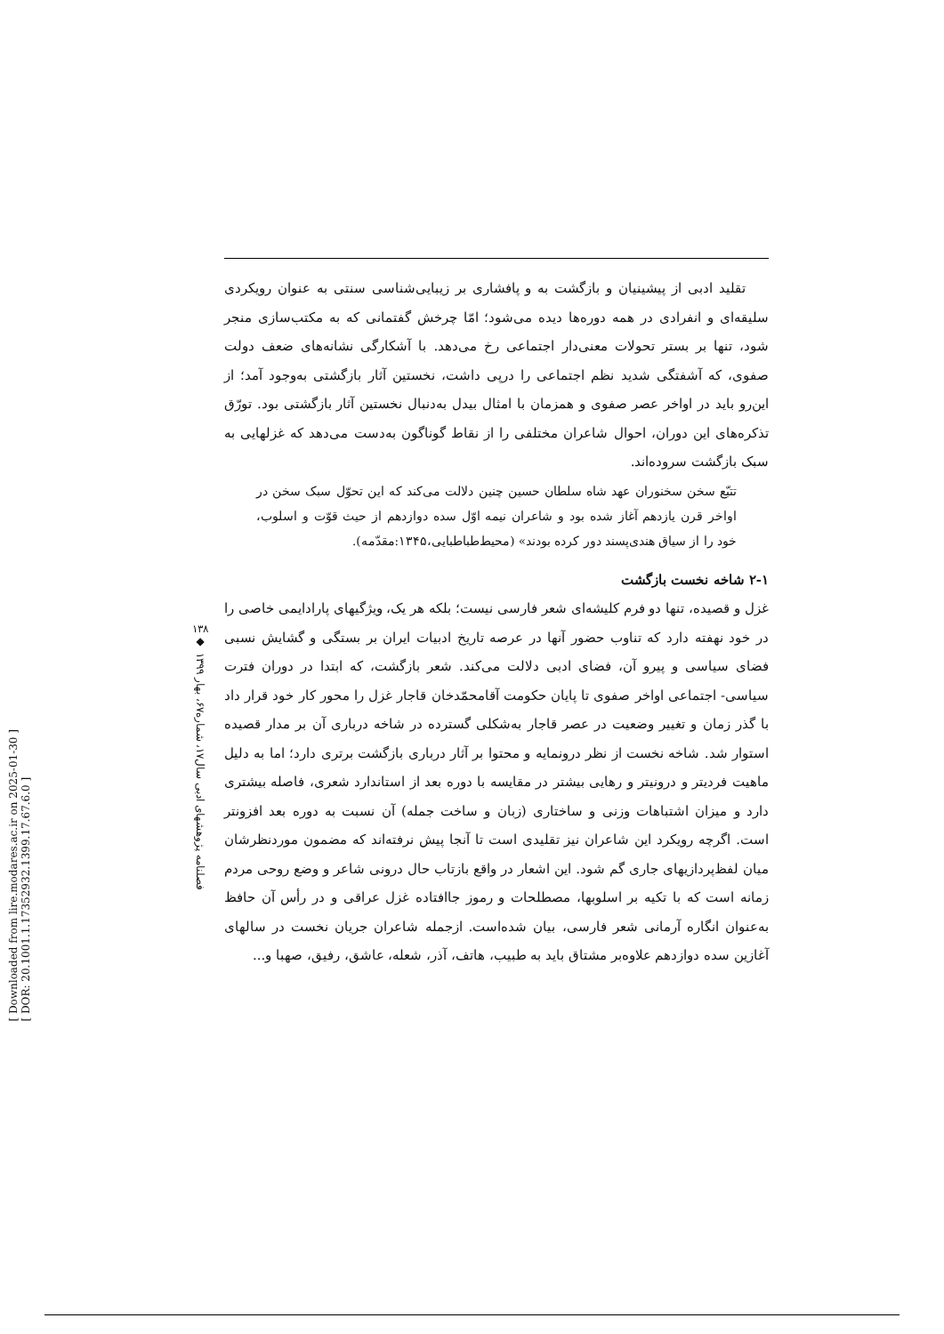[ Downloaded from lire.modares.ac.ir on 2025-01-30 ]
[ DOR: 20.1001.1.17352932.1399.17.67.6.0 ]
۱۳۸
◆
فصلنامه پژوهشهای ادبی سال۱۷، شماره۶۷، بهار ۱۳۹۹
تقلید ادبی از پیشینیان و بازگشت به و پافشاری بر زیبایی‌شناسی سنتی به عنوان رویکردی سلیقه‌ای و انفرادی در همه دوره‌ها دیده می‌شود؛ امّا چرخش گفتمانی که به مکتب‌سازی منجر شود، تنها بر بستر تحولات معنی‌دار اجتماعی رخ می‌دهد. با آشکارگی نشانه‌های ضعف دولت صفوی، که آشفتگی شدید نظم اجتماعی را درپی داشت، نخستین آثار بازگشتی به‌وجود آمد؛ از این‌رو باید در اواخر عصر صفوی و همزمان با امثال بیدل به‌دنبال نخستین آثار بازگشتی بود. تورّق تذکره‌های این دوران، احوال شاعران مختلفی را از نقاط گوناگون به‌دست می‌دهد که غزلهایی به سبک بازگشت سروده‌اند.
تتبّع سخن سخنوران عهد شاه سلطان حسین چنین دلالت می‌کند که این تحوّل سبک سخن در اواخر قرن یازدهم آغاز شده بود و شاعران نیمه اوّل سده دوازدهم از حیث قوّت و اسلوب، خود را از سیاق هندی‌پسند دور کرده بودند» (محیط‌طباطبایی،۱۳۴۵:مقدّمه).
۲-۱ شاخه نخست بازگشت
غزل و قصیده، تنها دو فرم کلیشه‌ای شعر فارسی نیست؛ بلکه هر یک، ویژگیهای پارادایمی خاصی را در خود نهفته دارد که تناوب حضور آنها در عرصه تاریخ ادبیات ایران بر بستگی و گشایش نسبی فضای سیاسی و پیرو آن، فضای ادبی دلالت می‌کند. شعر بازگشت، که ابتدا در دوران فترت سیاسی- اجتماعی اواخر صفوی تا پایان حکومت آقامحمّدخان قاجار غزل را محور کار خود قرار داد با گذر زمان و تغییر وضعیت در عصر قاجار به‌شکلی گسترده در شاخه درباری آن بر مدار قصیده استوار شد. شاخه نخست از نظر درونمایه و محتوا بر آثار درباری بازگشت برتری دارد؛ اما به دلیل ماهیت فردیتر و درونیتر و رهایی بیشتر در مقایسه با دوره بعد از استاندارد شعری، فاصله بیشتری دارد و میزان اشتباهات وزنی و ساختاری (زبان و ساخت جمله) آن نسبت به دوره بعد افزونتر است. اگرچه رویکرد این شاعران نیز تقلیدی است تا آنجا پیش نرفته‌اند که مضمون موردنظرشان میان لفظ‌پردازیهای جاری گم شود. این اشعار در واقع بازتاب حال درونی شاعر و وضع روحی مردم زمانه است که با تکیه بر اسلوبها، مصطلحات و رموز جاافتاده غزل عراقی و در رأس آن حافظ به‌عنوان انگاره آرمانی شعر فارسی، بیان شده‌است. ازجمله شاعران جریان نخست در سالهای آغازین سده دوازدهم علاوه‌بر مشتاق باید به طبیب، هاتف، آذر، شعله، عاشق، رفیق، صهبا و...